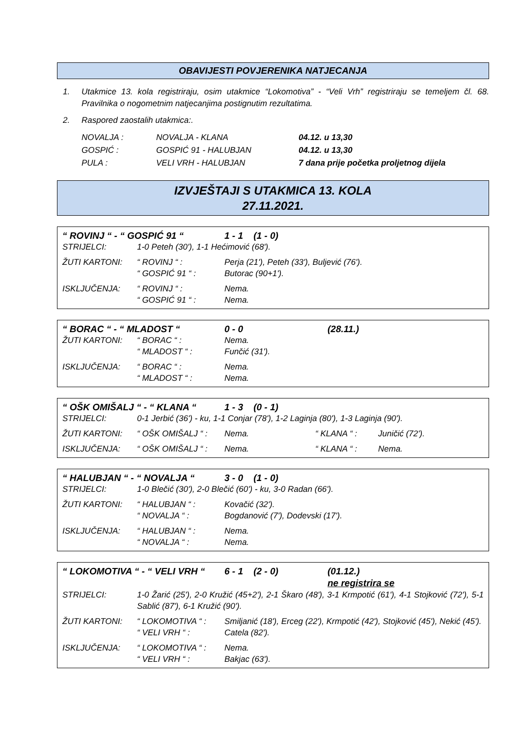OBAVIJESTI POVJERENIKA NATJECANJA
1. Utakmice 13. kola registriraju, osim utakmice “Lokomotiva” - “Veli Vrh” registriraju se temeljem čl. 68. Pravilnika o nogometnim natjecanjima postignutim rezultatima.
2. Raspored zaostalih utakmica:.
| NOVALJA : | NOVALJA - KLANA | 04.12. u 13,30 |
| GOSPIĆ : | GOSPIĆ 91 - HALUBJAN | 04.12. u 13,30 |
| PULA : | VELI VRH - HALUBJAN | 7 dana prije početka proljetnog dijela |
IZVJEŠTAJI S UTAKMICA 13. KOLA
27.11.2021.
| “ ROVINJ “ - “ GOSPIĆ 91 “ | | 1 - 1 (1 - 0) | |
| STRIJELCI: | 1-0 Peteh (30'), 1-1 Hećimović (68'). | | |
| ŽUTI KARTONI: | “ ROVINJ “ : | Perja (21'), Peteh (33'), Buljević (76'). | |
| | “ GOSPIĆ 91 “ : | Butorac (90+1'). | |
| ISKLJUČENJA: | “ ROVINJ “ : | Nema. | |
| | “ GOSPIĆ 91 “ : | Nema. | |
| “ BORAC “ - “ MLADOST “ | | 0 - 0 | (28.11.) |
| ŽUTI KARTONI: | “ BORAC “ : | Nema. | |
| | “ MLADOST “ : | Funčić (31'). | |
| ISKLJUČENJA: | “ BORAC “ : | Nema. | |
| | “ MLADOST “ : | Nema. | |
| “ OŠK OMIŠALJ “ - “ KLANA “ | | 1 - 3 (0 - 1) | | |
| STRIJELCI: | 0-1 Jerbić (36') - ku, 1-1 Conjar (78'), 1-2 Laginja (80'), 1-3 Laginja (90'). | | | |
| ŽUTI KARTONI: | “ OŠK OMIŠALJ “ : | Nema. | “ KLANA “ : | Juničić (72'). |
| ISKLJUČENJA: | “ OŠK OMIŠALJ “ : | Nema. | “ KLANA “ : | Nema. |
| “ HALUBJAN “ - “ NOVALJA “ | | 3 - 0 (1 - 0) |
| STRIJELCI: | 1-0 Blečić (30'), 2-0 Blečić (60') - ku, 3-0 Radan (66'). | |
| ŽUTI KARTONI: | “ HALUBJAN “ : | Kovačić (32'). |
| | “ NOVALJA “ : | Bogdanović (7'), Dodevski (17'). |
| ISKLJUČENJA: | “ HALUBJAN “ : | Nema. |
| | “ NOVALJA “ : | Nema. |
| “ LOKOMOTIVA “ - “ VELI VRH “ | | 6 - 1 (2 - 0) | (01.12.) ne registrira se |
| STRIJELCI: | 1-0 Žarić (25'), 2-0 Kružić (45+2'), 2-1 Škaro (48'), 3-1 Krmpotić (61'), 4-1 Stojković (72'), 5-1 Sablić (87'), 6-1 Kružić (90'). | | |
| ŽUTI KARTONI: | “ LOKOMOTIVA “ : | Smiljanić (18'), Erceg (22'), Krmpotić (42'), Stojković (45'), Nekić (45'). | |
| | “ VELI VRH “ : | Catela (82'). | |
| ISKLJUČENJA: | “ LOKOMOTIVA “ : | Nema. | |
| | “ VELI VRH “ : | Bakjac (63'). | |